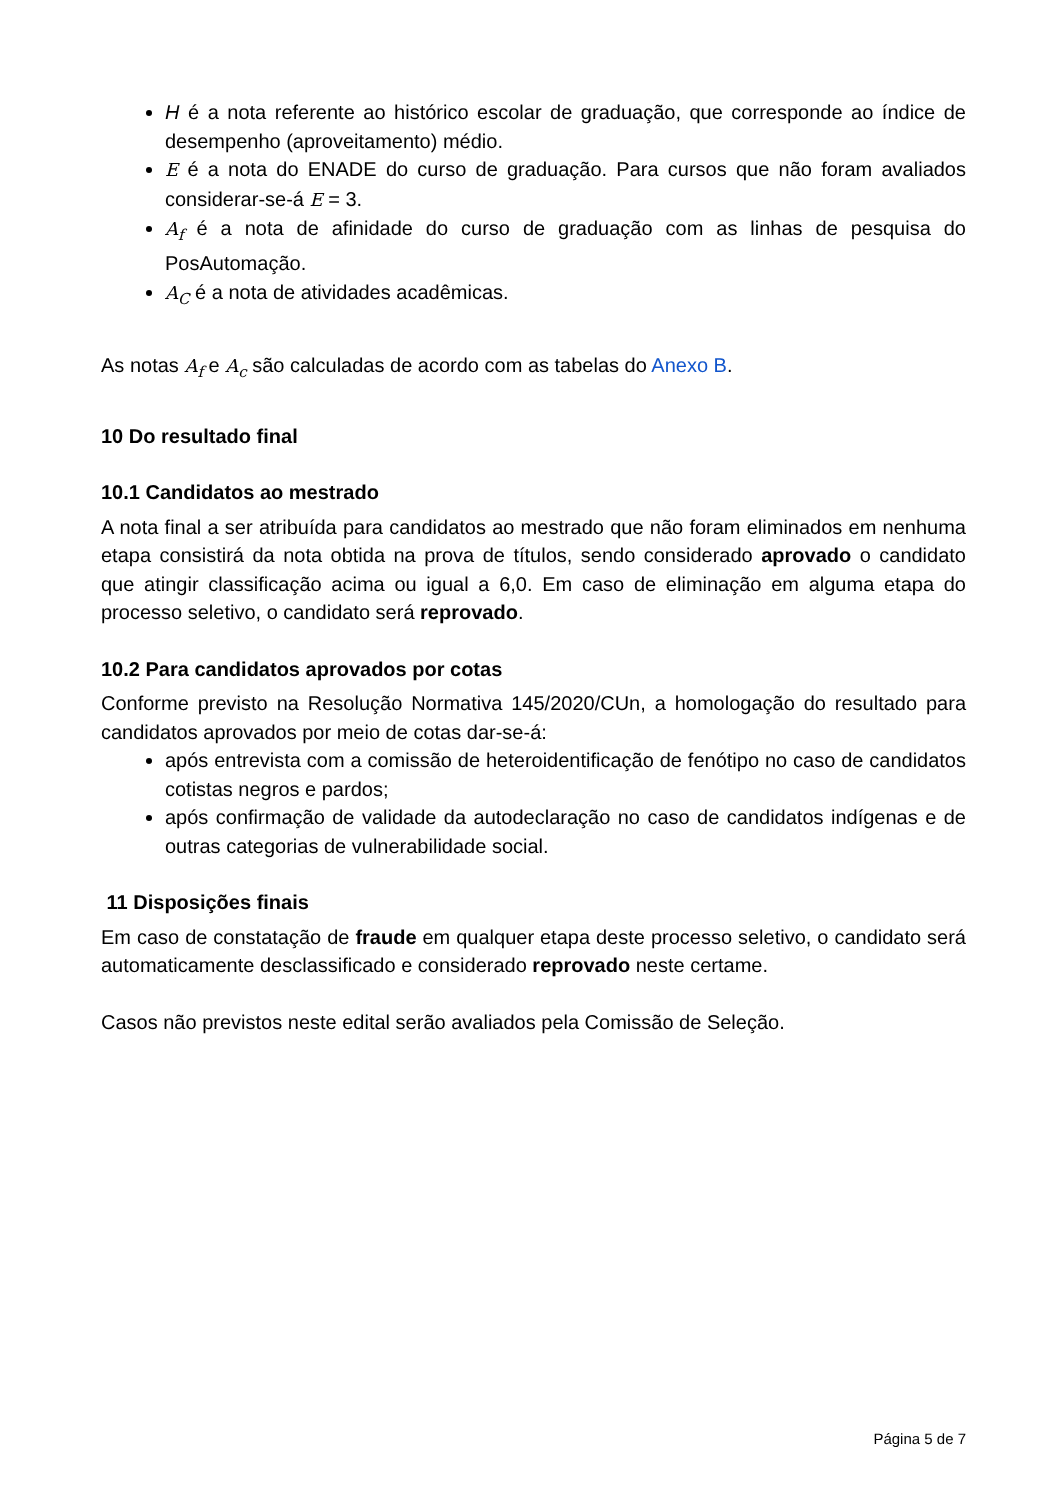H é a nota referente ao histórico escolar de graduação, que corresponde ao índice de desempenho (aproveitamento) médio.
E é a nota do ENADE do curso de graduação. Para cursos que não foram avaliados considerar-se-á E = 3.
A<sub>f</sub> é a nota de afinidade do curso de graduação com as linhas de pesquisa do PosAutomação.
A<sub>C</sub> é a nota de atividades acadêmicas.
As notas A<sub>f</sub> e A<sub>c</sub> são calculadas de acordo com as tabelas do Anexo B.
10 Do resultado final
10.1 Candidatos ao mestrado
A nota final a ser atribuída para candidatos ao mestrado que não foram eliminados em nenhuma etapa consistirá da nota obtida na prova de títulos, sendo considerado aprovado o candidato que atingir classificação acima ou igual a 6,0. Em caso de eliminação em alguma etapa do processo seletivo, o candidato será reprovado.
10.2 Para candidatos aprovados por cotas
Conforme previsto na Resolução Normativa 145/2020/CUn, a homologação do resultado para candidatos aprovados por meio de cotas dar-se-á:
após entrevista com a comissão de heteroidentificação de fenótipo no caso de candidatos cotistas negros e pardos;
após confirmação de validade da autodeclaração no caso de candidatos indígenas e de outras categorias de vulnerabilidade social.
11 Disposições finais
Em caso de constatação de fraude em qualquer etapa deste processo seletivo, o candidato será automaticamente desclassificado e considerado reprovado neste certame.
Casos não previstos neste edital serão avaliados pela Comissão de Seleção.
Página 5 de 7